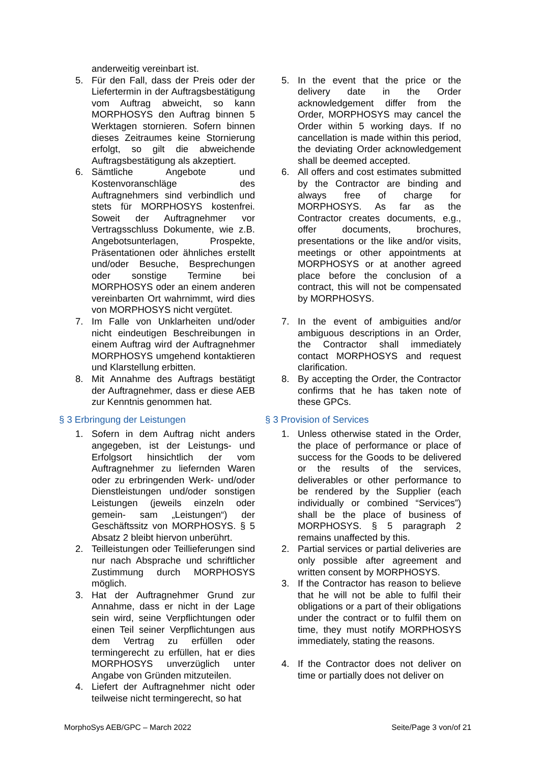anderweitig vereinbart ist.
5. Für den Fall, dass der Preis oder der Liefertermin in der Auftragsbestätigung vom Auftrag abweicht, so kann MORPHOSYS den Auftrag binnen 5 Werktagen stornieren. Sofern binnen dieses Zeitraumes keine Stornierung erfolgt, so gilt die abweichende Auftragsbestätigung als akzeptiert.
6. Sämtliche Angebote und Kostenvoranschläge des Auftragnehmers sind verbindlich und stets für MORPHOSYS kostenfrei. Soweit der Auftragnehmer vor Vertragsschluss Dokumente, wie z.B. Angebotsunterlagen, Prospekte, Präsentationen oder ähnliches erstellt und/oder Besuche, Besprechungen oder sonstige Termine bei MORPHOSYS oder an einem anderen vereinbarten Ort wahrnimmt, wird dies von MORPHOSYS nicht vergütet.
7. Im Falle von Unklarheiten und/oder nicht eindeutigen Beschreibungen in einem Auftrag wird der Auftragnehmer MORPHOSYS umgehend kontaktieren und Klarstellung erbitten.
8. Mit Annahme des Auftrags bestätigt der Auftragnehmer, dass er diese AEB zur Kenntnis genommen hat.
§ 3 Erbringung der Leistungen
1. Sofern in dem Auftrag nicht anders angegeben, ist der Leistungs- und Erfolgsort hinsichtlich der vom Auftragnehmer zu liefernden Waren oder zu erbringenden Werk- und/oder Dienstleistungen und/oder sonstigen Leistungen (jeweils einzeln oder gemein- sam „Leistungen“) der Geschäftssitz von MORPHOSYS. § 5 Absatz 2 bleibt hiervon unberührt.
2. Teilleistungen oder Teillieferungen sind nur nach Absprache und schriftlicher Zustimmung durch MORPHOSYS möglich.
3. Hat der Auftragnehmer Grund zur Annahme, dass er nicht in der Lage sein wird, seine Verpflichtungen oder einen Teil seiner Verpflichtungen aus dem Vertrag zu erfüllen oder termingerecht zu erfüllen, hat er dies MORPHOSYS unverzüglich unter Angabe von Gründen mitzuteilen.
4. Liefert der Auftragnehmer nicht oder teilweise nicht termingerecht, so hat
5. In the event that the price or the delivery date in the Order acknowledgement differ from the Order, MORPHOSYS may cancel the Order within 5 working days. If no cancellation is made within this period, the deviating Order acknowledgement shall be deemed accepted.
6. All offers and cost estimates submitted by the Contractor are binding and always free of charge for MORPHOSYS. As far as the Contractor creates documents, e.g., offer documents, brochures, presentations or the like and/or visits, meetings or other appointments at MORPHOSYS or at another agreed place before the conclusion of a contract, this will not be compensated by MORPHOSYS.
7. In the event of ambiguities and/or ambiguous descriptions in an Order, the Contractor shall immediately contact MORPHOSYS and request clarification.
8. By accepting the Order, the Contractor confirms that he has taken note of these GPCs.
§ 3 Provision of Services
1. Unless otherwise stated in the Order, the place of performance or place of success for the Goods to be delivered or the results of the services, deliverables or other performance to be rendered by the Supplier (each individually or combined “Services”) shall be the place of business of MORPHOSYS. § 5 paragraph 2 remains unaffected by this.
2. Partial services or partial deliveries are only possible after agreement and written consent by MORPHOSYS.
3. If the Contractor has reason to believe that he will not be able to fulfil their obligations or a part of their obligations under the contract or to fulfil them on time, they must notify MORPHOSYS immediately, stating the reasons.
4. If the Contractor does not deliver on time or partially does not deliver on
MorphoSys AEB/GPC – March 2022 Seite/Page 3 von/of 21